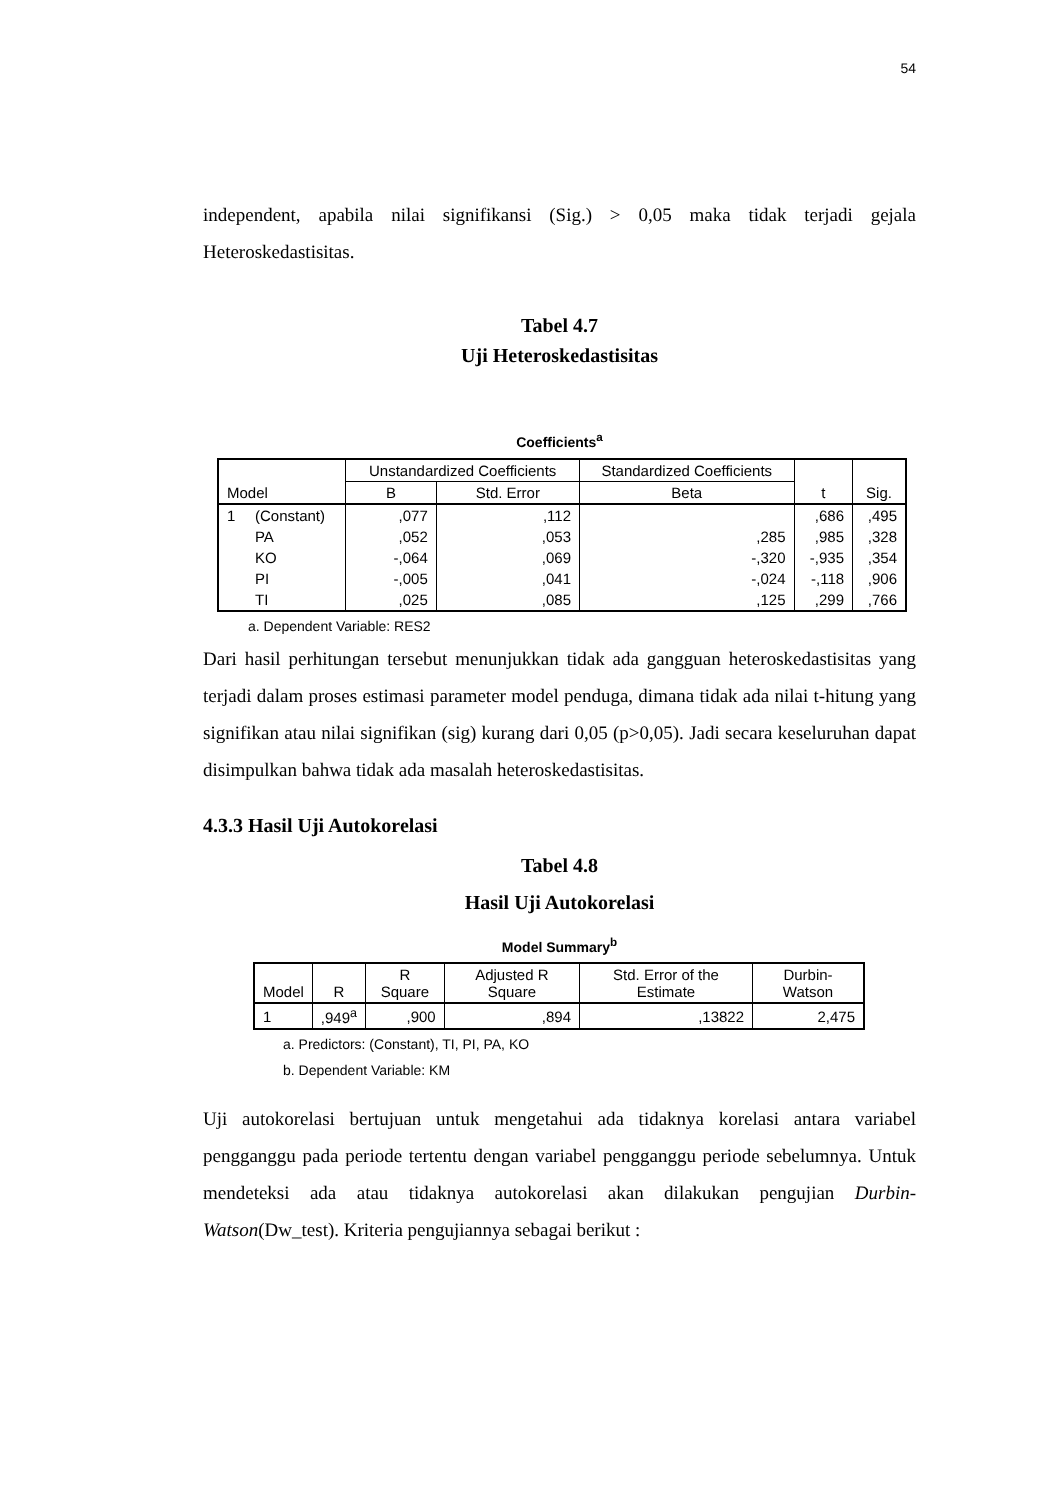54
independent, apabila nilai signifikansi (Sig.) > 0,05 maka tidak terjadi gejala Heteroskedastisitas.
Tabel 4.7
Uji Heteroskedastisitas
Coefficients<sup>a</sup>
| Model | | Unstandardized Coefficients | | Standardized Coefficients | t | Sig. |
| --- | --- | --- | --- | --- | --- | --- |
| | | B | Std. Error | Beta | | |
| 1 | (Constant) | ,077 | ,112 | | ,686 | ,495 |
| | PA | ,052 | ,053 | ,285 | ,985 | ,328 |
| | KO | -,064 | ,069 | -,320 | -,935 | ,354 |
| | PI | -,005 | ,041 | -,024 | -,118 | ,906 |
| | TI | ,025 | ,085 | ,125 | ,299 | ,766 |
a. Dependent Variable: RES2
Dari hasil perhitungan tersebut menunjukkan tidak ada gangguan heteroskedastisitas yang terjadi dalam proses estimasi parameter model penduga, dimana tidak ada nilai t-hitung yang signifikan atau nilai signifikan (sig) kurang dari 0,05 (p>0,05). Jadi secara keseluruhan dapat disimpulkan bahwa tidak ada masalah heteroskedastisitas.
4.3.3 Hasil Uji Autokorelasi
Tabel 4.8
Hasil Uji Autokorelasi
Model Summary<sup>b</sup>
| Model | R | R Square | Adjusted R Square | Std. Error of the Estimate | Durbin-Watson |
| --- | --- | --- | --- | --- | --- |
| 1 | ,949<sup>a</sup> | ,900 | ,894 | ,13822 | 2,475 |
a. Predictors: (Constant), TI, PI, PA, KO
b. Dependent Variable: KM
Uji autokorelasi bertujuan untuk mengetahui ada tidaknya korelasi antara variabel pengganggu pada periode tertentu dengan variabel pengganggu periode sebelumnya. Untuk mendeteksi ada atau tidaknya autokorelasi akan dilakukan pengujian Durbin-Watson(Dw_test). Kriteria pengujiannya sebagai berikut :